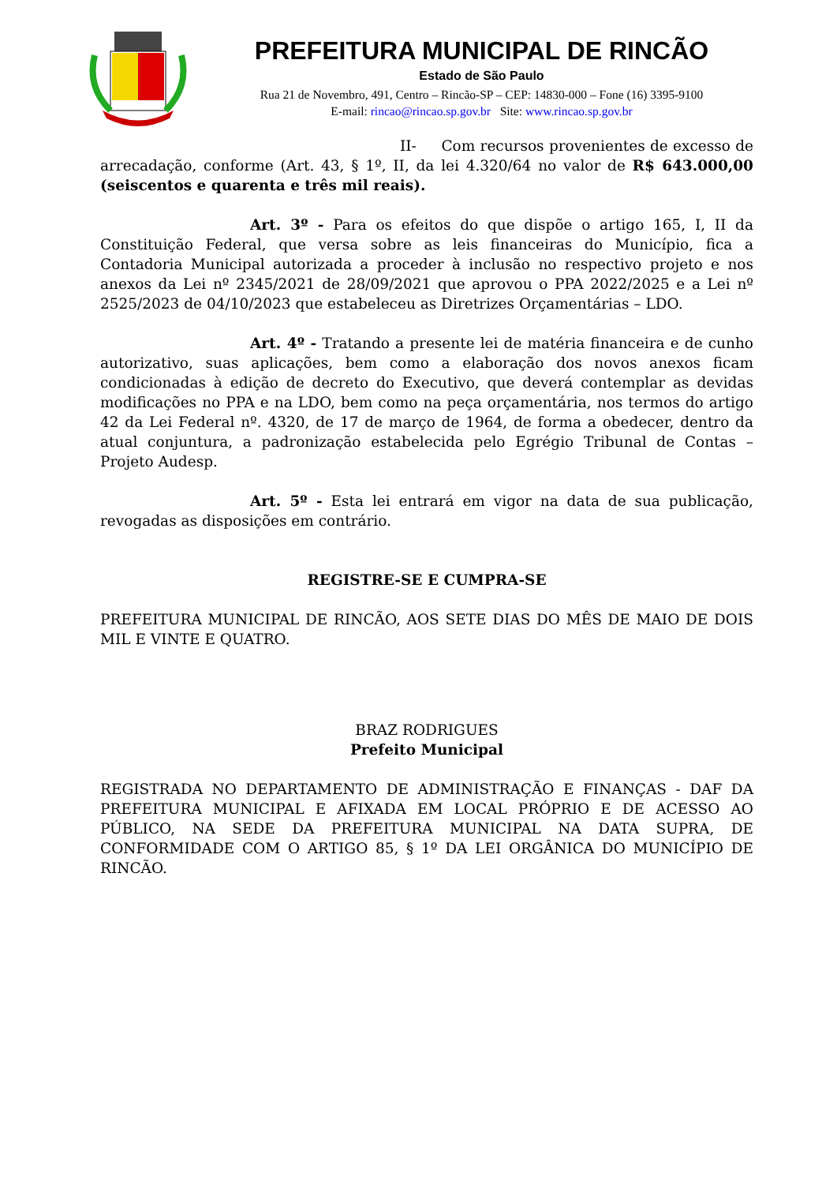PREFEITURA MUNICIPAL DE RINCÃO
Estado de São Paulo
Rua 21 de Novembro, 491, Centro – Rincão-SP – CEP: 14830-000 – Fone (16) 3395-9100
E-mail: rincao@rincao.sp.gov.br Site: www.rincao.sp.gov.br
II- Com recursos provenientes de excesso de arrecadação, conforme (Art. 43, § 1º, II, da lei 4.320/64 no valor de R$ 643.000,00 (seiscentos e quarenta e três mil reais).
Art. 3º - Para os efeitos do que dispõe o artigo 165, I, II da Constituição Federal, que versa sobre as leis financeiras do Município, fica a Contadoria Municipal autorizada a proceder à inclusão no respectivo projeto e nos anexos da Lei nº 2345/2021 de 28/09/2021 que aprovou o PPA 2022/2025 e a Lei nº 2525/2023 de 04/10/2023 que estabeleceu as Diretrizes Orçamentárias – LDO.
Art. 4º - Tratando a presente lei de matéria financeira e de cunho autorizativo, suas aplicações, bem como a elaboração dos novos anexos ficam condicionadas à edição de decreto do Executivo, que deverá contemplar as devidas modificações no PPA e na LDO, bem como na peça orçamentária, nos termos do artigo 42 da Lei Federal nº. 4320, de 17 de março de 1964, de forma a obedecer, dentro da atual conjuntura, a padronização estabelecida pelo Egrégio Tribunal de Contas – Projeto Audesp.
Art. 5º - Esta lei entrará em vigor na data de sua publicação, revogadas as disposições em contrário.
REGISTRE-SE E CUMPRA-SE
PREFEITURA MUNICIPAL DE RINCÃO, AOS SETE DIAS DO MÊS DE MAIO DE DOIS MIL E VINTE E QUATRO.
BRAZ RODRIGUES
Prefeito Municipal
REGISTRADA NO DEPARTAMENTO DE ADMINISTRAÇÃO E FINANÇAS - DAF DA PREFEITURA MUNICIPAL E AFIXADA EM LOCAL PRÓPRIO E DE ACESSO AO PÚBLICO, NA SEDE DA PREFEITURA MUNICIPAL NA DATA SUPRA, DE CONFORMIDADE COM O ARTIGO 85, § 1º DA LEI ORGÂNICA DO MUNICÍPIO DE RINCÃO.